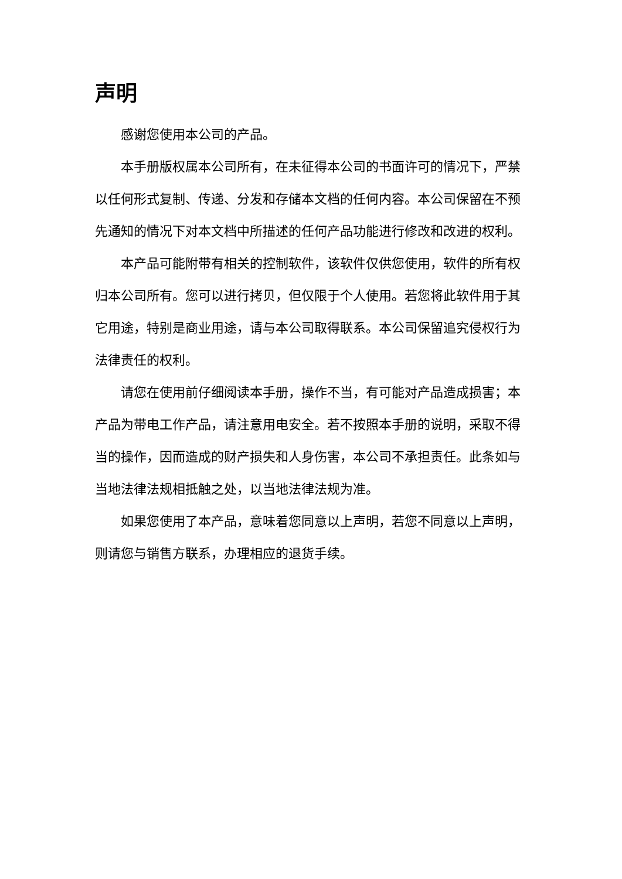声明
感谢您使用本公司的产品。
本手册版权属本公司所有，在未征得本公司的书面许可的情况下，严禁以任何形式复制、传递、分发和存储本文档的任何内容。本公司保留在不预先通知的情况下对本文档中所描述的任何产品功能进行修改和改进的权利。
本产品可能附带有相关的控制软件，该软件仅供您使用，软件的所有权归本公司所有。您可以进行拷贝，但仅限于个人使用。若您将此软件用于其它用途，特别是商业用途，请与本公司取得联系。本公司保留追究侵权行为法律责任的权利。
请您在使用前仔细阅读本手册，操作不当，有可能对产品造成损害；本产品为带电工作产品，请注意用电安全。若不按照本手册的说明，采取不得当的操作，因而造成的财产损失和人身伤害，本公司不承担责任。此条如与当地法律法规相抵触之处，以当地法律法规为准。
如果您使用了本产品，意味着您同意以上声明，若您不同意以上声明，则请您与销售方联系，办理相应的退货手续。